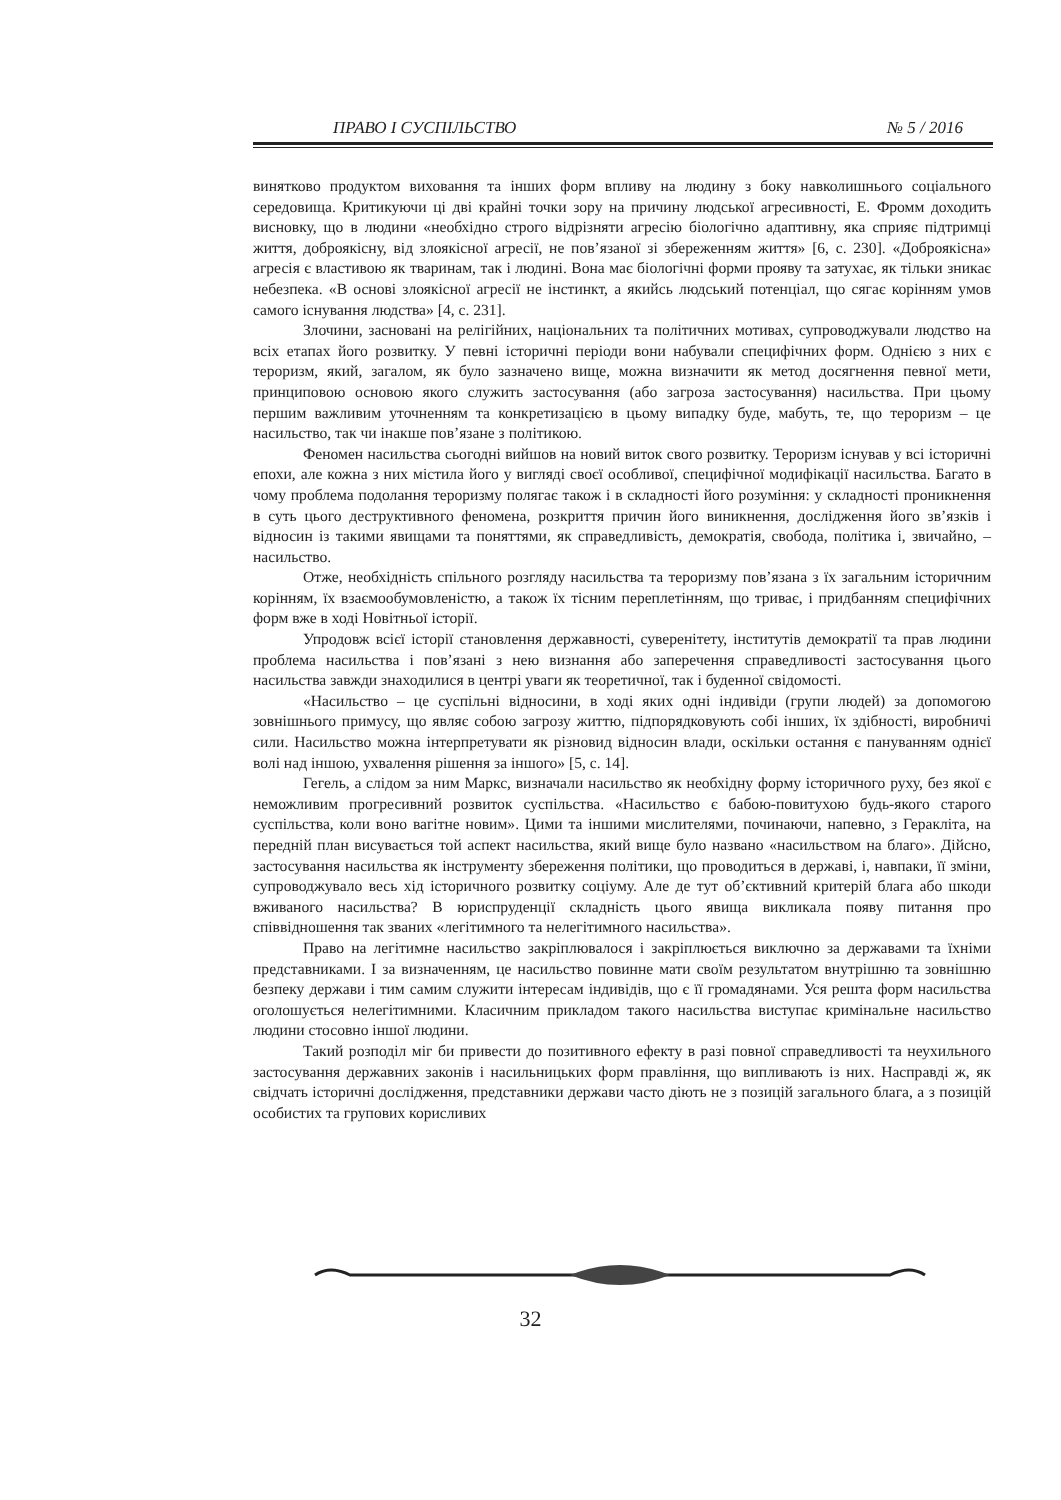ПРАВО І СУСПІЛЬСТВО № 5 / 2016
винятково продуктом виховання та інших форм впливу на людину з боку навколишнього соціального середовища. Критикуючи ці дві крайні точки зору на причину людської агресивності, Е. Фромм доходить висновку, що в людини «необхідно строго відрізняти агресію біологічно адаптивну, яка сприяє підтримці життя, доброякісну, від злоякісної агресії, не пов’язаної зі збереженням життя» [6, с. 230]. «Доброякісна» агресія є властивою як тваринам, так і людині. Вона має біологічні форми прояву та затухає, як тільки зникає небезпека. «В основі злоякісної агресії не інстинкт, а якийсь людський потенціал, що сягає корінням умов самого існування людства» [4, с. 231].
Злочини, засновані на релігійних, національних та політичних мотивах, супроводжували людство на всіх етапах його розвитку. У певні історичні періоди вони набували специфічних форм. Однією з них є тероризм, який, загалом, як було зазначено вище, можна визначити як метод досягнення певної мети, принциповою основою якого служить застосування (або загроза застосування) насильства. При цьому першим важливим уточненням та конкретизацією в цьому випадку буде, мабуть, те, що тероризм – це насильство, так чи інакше пов’язане з політикою.
Феномен насильства сьогодні вийшов на новий виток свого розвитку. Тероризм існував у всі історичні епохи, але кожна з них містила його у вигляді своєї особливої, специфічної модифікації насильства. Багато в чому проблема подолання тероризму полягає також і в складності його розуміння: у складності проникнення в суть цього деструктивного феномена, розкриття причин його виникнення, дослідження його зв’язків і відносин із такими явищами та поняттями, як справедливість, демократія, свобода, політика і, звичайно, – насильство.
Отже, необхідність спільного розгляду насильства та тероризму пов’язана з їх загальним історичним корінням, їх взаємообумовленістю, а також їх тісним переплетінням, що триває, і придбанням специфічних форм вже в ході Новітньої історії.
Упродовж всієї історії становлення державності, суверенітету, інститутів демократії та прав людини проблема насильства і пов’язані з нею визнання або заперечення справедливості застосування цього насильства завжди знаходилися в центрі уваги як теоретичної, так і буденної свідомості.
«Насильство – це суспільні відносини, в ході яких одні індивіди (групи людей) за допомогою зовнішнього примусу, що являє собою загрозу життю, підпорядковують собі інших, їх здібності, виробничі сили. Насильство можна інтерпретувати як різновид відносин влади, оскільки остання є пануванням однієї волі над іншою, ухвалення рішення за іншого» [5, с. 14].
Гегель, а слідом за ним Маркс, визначали насильство як необхідну форму історичного руху, без якої є неможливим прогресивний розвиток суспільства. «Насильство є бабою-повитухою будь-якого старого суспільства, коли воно вагітне новим». Цими та іншими мислителями, починаючи, напевно, з Геракліта, на передній план висувається той аспект насильства, який вище було названо «насильством на благо». Дійсно, застосування насильства як інструменту збереження політики, що проводиться в державі, і, навпаки, її зміни, супроводжувало весь хід історичного розвитку соціуму. Але де тут об’єктивний критерій блага або шкоди вживаного насильства? В юриспруденції складність цього явища викликала появу питання про співвідношення так званих «легітимного та нелегітимного насильства».
Право на легітимне насильство закріплювалося і закріплюється виключно за державами та їхніми представниками. І за визначенням, це насильство повинне мати своїм результатом внутрішню та зовнішню безпеку держави і тим самим служити інтересам індивідів, що є її громадянами. Уся решта форм насильства оголошується нелегітимними. Класичним прикладом такого насильства виступає кримінальне насильство людини стосовно іншої людини.
Такий розподіл міг би привести до позитивного ефекту в разі повної справедливості та неухильного застосування державних законів і насильницьких форм правління, що випливають із них. Насправді ж, як свідчать історичні дослідження, представники держави часто діють не з позицій загального блага, а з позицій особистих та групових корисливих
32